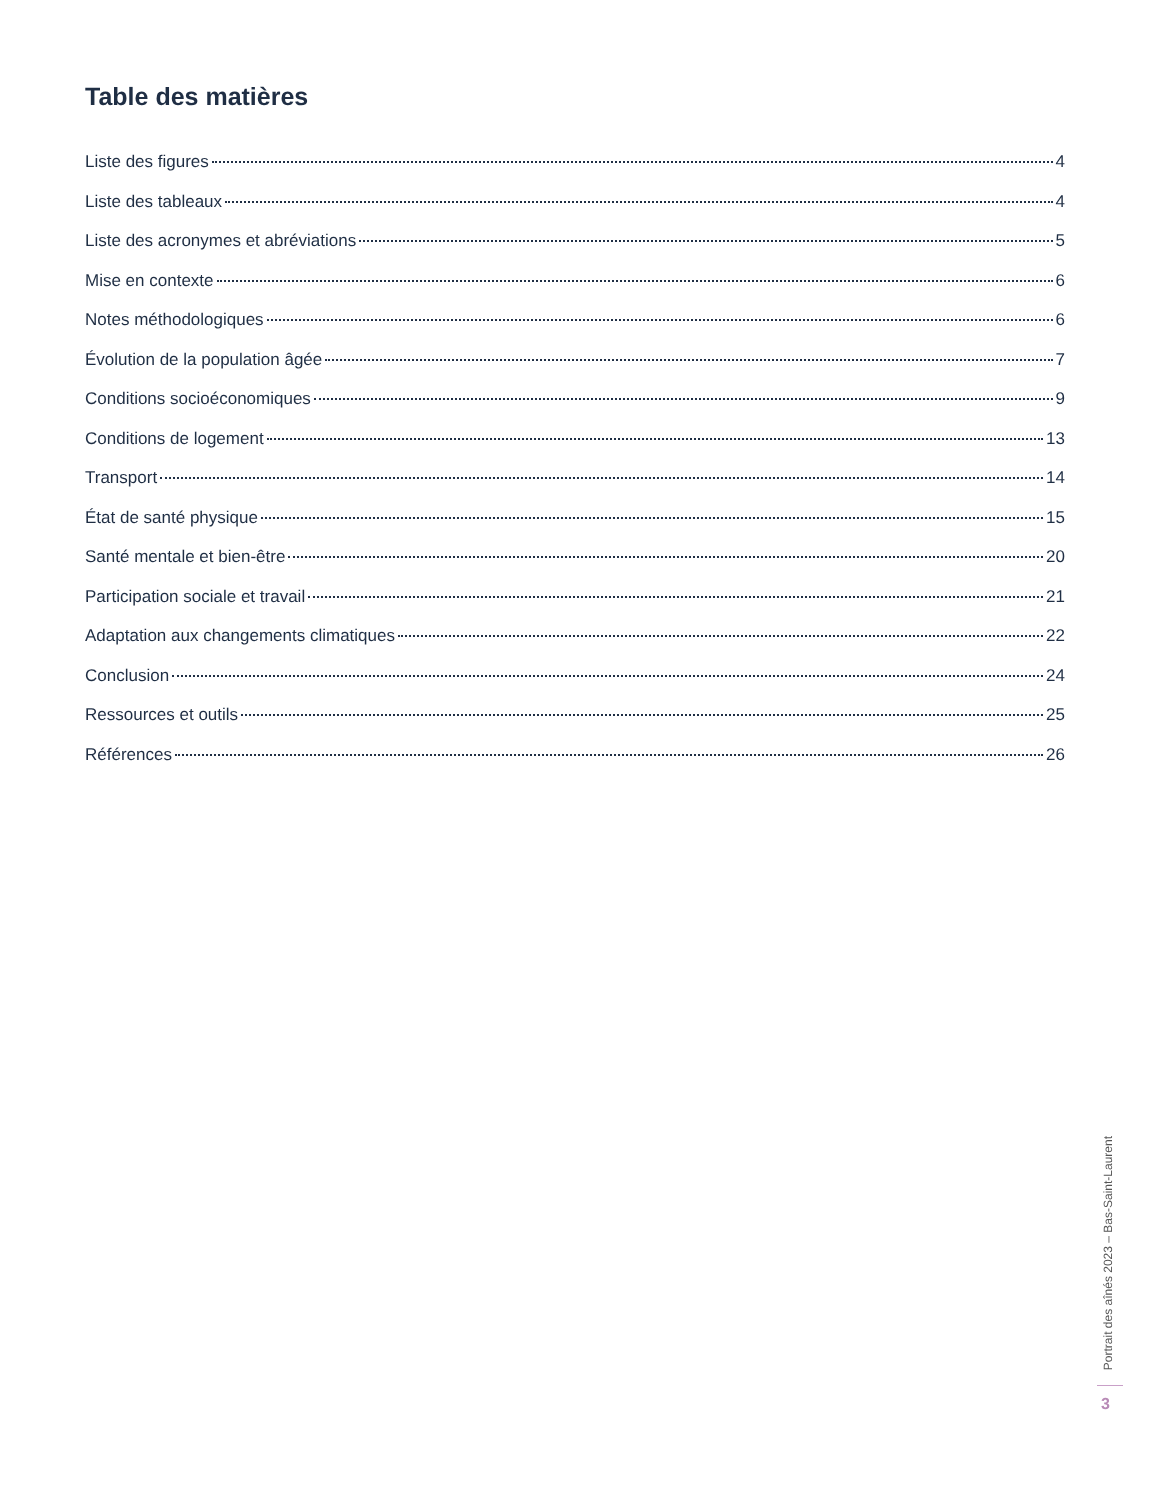Table des matières
Liste des figures 4
Liste des tableaux 4
Liste des acronymes et abréviations 5
Mise en contexte 6
Notes méthodologiques 6
Évolution de la population âgée 7
Conditions socioéconomiques 9
Conditions de logement 13
Transport 14
État de santé physique 15
Santé mentale et bien-être 20
Participation sociale et travail 21
Adaptation aux changements climatiques 22
Conclusion 24
Ressources et outils 25
Références 26
Portrait des aînés 2023 – Bas-Saint-Laurent
3